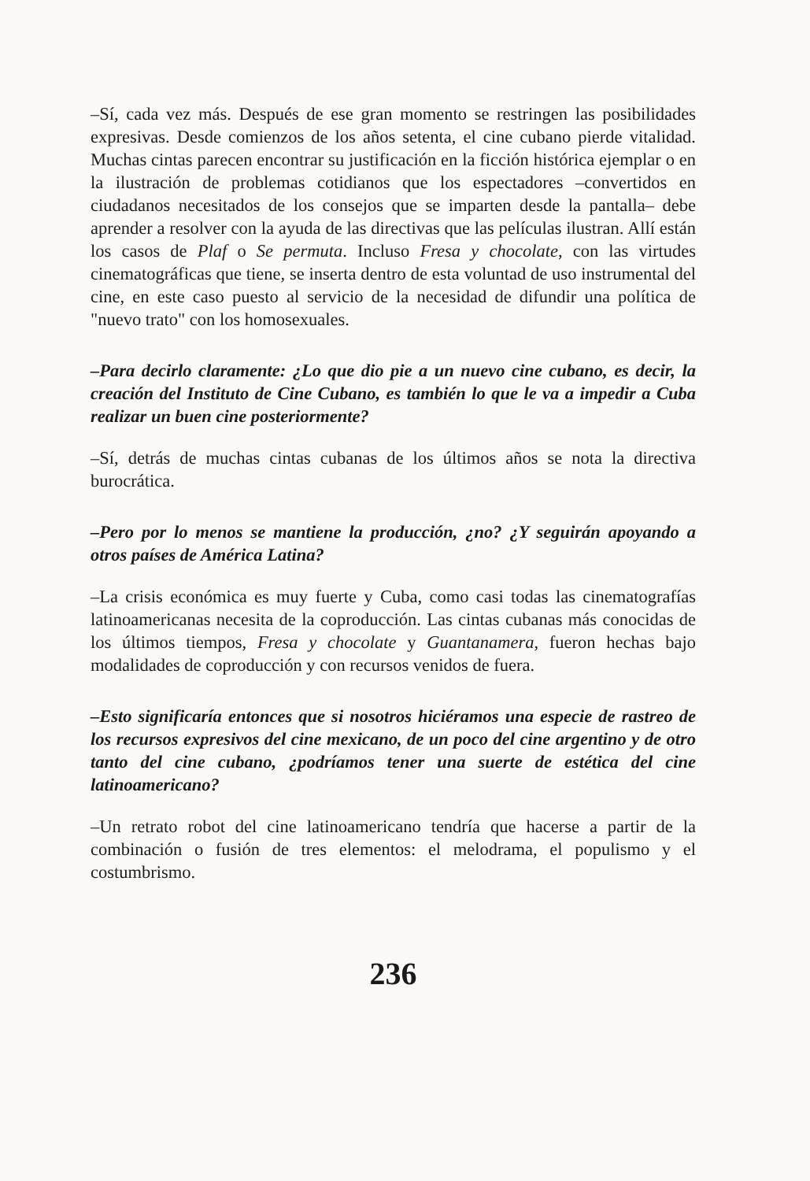–Sí, cada vez más. Después de ese gran momento se restringen las posibilidades expresivas. Desde comienzos de los años setenta, el cine cubano pierde vitalidad. Muchas cintas parecen encontrar su justificación en la ficción histórica ejemplar o en la ilustración de problemas cotidianos que los espectadores –convertidos en ciudadanos necesitados de los consejos que se imparten desde la pantalla– debe aprender a resolver con la ayuda de las directivas que las películas ilustran. Allí están los casos de Plaf o Se permuta. Incluso Fresa y chocolate, con las virtudes cinematográficas que tiene, se inserta dentro de esta voluntad de uso instrumental del cine, en este caso puesto al servicio de la necesidad de difundir una política de "nuevo trato" con los homosexuales.
–Para decirlo claramente: ¿Lo que dio pie a un nuevo cine cubano, es decir, la creación del Instituto de Cine Cubano, es también lo que le va a impedir a Cuba realizar un buen cine posteriormente?
–Sí, detrás de muchas cintas cubanas de los últimos años se nota la directiva burocrática.
–Pero por lo menos se mantiene la producción, ¿no? ¿Y seguirán apoyando a otros países de América Latina?
–La crisis económica es muy fuerte y Cuba, como casi todas las cinematografías latinoamericanas necesita de la coproducción. Las cintas cubanas más conocidas de los últimos tiempos, Fresa y chocolate y Guantanamera, fueron hechas bajo modalidades de coproducción y con recursos venidos de fuera.
–Esto significaría entonces que si nosotros hiciéramos una especie de rastreo de los recursos expresivos del cine mexicano, de un poco del cine argentino y de otro tanto del cine cubano, ¿podríamos tener una suerte de estética del cine latinoamericano?
–Un retrato robot del cine latinoamericano tendría que hacerse a partir de la combinación o fusión de tres elementos: el melodrama, el populismo y el costumbrismo.
236